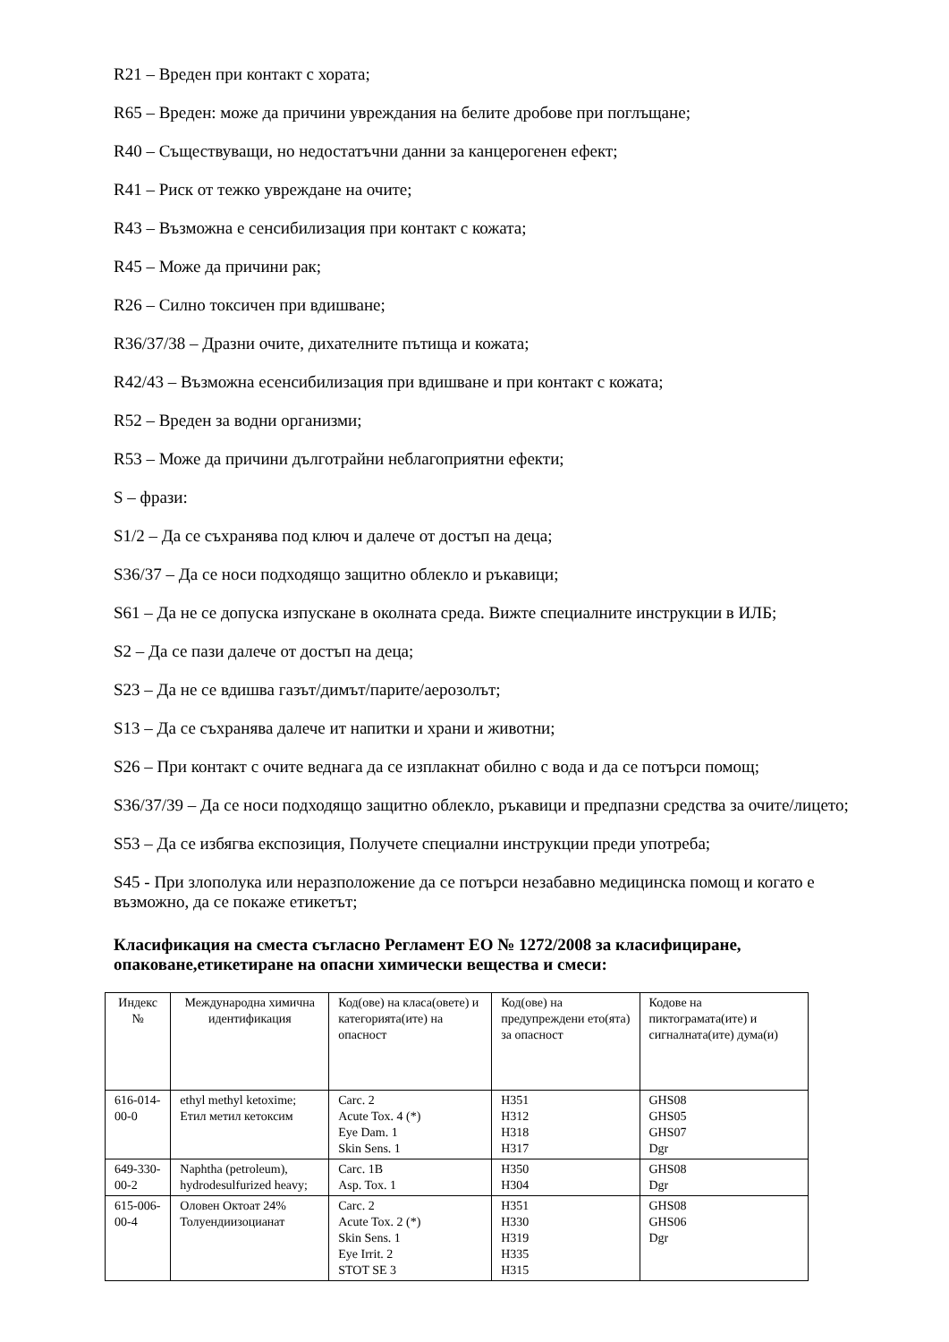R21 – Вреден при контакт с хората;
R65 – Вреден: може да причини увреждания на белите дробове при поглъщане;
R40 – Съществуващи, но недостатъчни данни за канцерогенен ефект;
R41 – Риск от тежко увреждане на очите;
R43 – Възможна е сенсибилизация при контакт с кожата;
R45 – Може да причини рак;
R26 – Силно токсичен при вдишване;
R36/37/38 – Дразни очите, дихателните пътища и кожата;
R42/43 – Възможна есенсибилизация при вдишване и при контакт с кожата;
R52 – Вреден за водни организми;
R53 – Може да причини дълготрайни неблагоприятни ефекти;
S – фрази:
S1/2 – Да се съхранява под ключ и далече от достъп на деца;
S36/37 – Да се носи подходящо защитно облекло и ръкавици;
S61 – Да не се допуска изпускане в околната среда. Вижте специалните инструкции в ИЛБ;
S2 – Да се пази далече от достъп на деца;
S23 – Да не се вдишва газът/димът/парите/аерозолът;
S13 – Да се съхранява далече ит напитки и храни и животни;
S26 – При контакт с очите веднага да се изплакнат обилно с вода и да се потърси помощ;
S36/37/39 – Да се носи подходящо защитно облекло, ръкавици и предпазни средства за очите/лицето;
S53 – Да се избягва експозиция, Получете специални инструкции преди употреба;
S45 - При злополука или неразположение да се потърси незабавно медицинска помощ и когато е възможно, да се покаже етикетът;
Класификация на сместа съгласно Регламент ЕО № 1272/2008 за класифициране, опаковане,етикетиране на опасни химически вещества и смеси:
| Индекс № | Международна химична идентификация | Код(ове) на класа(овете) и категорията(ите) на опасност | Код(ове) на предупреждени ето(ята) за опасност | Кодове на пиктограмата(ите) и сигналната(ите) дума(и) |
| --- | --- | --- | --- | --- |
| 616-014-00-0 | ethyl methyl ketoxime; Етил метил кетоксим | Carc. 2 Acute Tox. 4 (*) Eye Dam. 1 Skin Sens. 1 | H351 H312 H318 H317 | GHS08 GHS05 GHS07 Dgr |
| 649-330-00-2 | Naphtha (petroleum), hydrodesulfurized heavy; | Carc. 1B Asp. Tox. 1 | H350 H304 | GHS08 Dgr |
| 615-006-00-4 | Оловен Октоат 24% Толуендиизоцианат | Carc. 2 Acute Tox. 2 (*) Skin Sens. 1 Eye Irrit. 2 STOT SE 3 | H351 H330 H319 H335 H315 | GHS08 GHS06 Dgr |